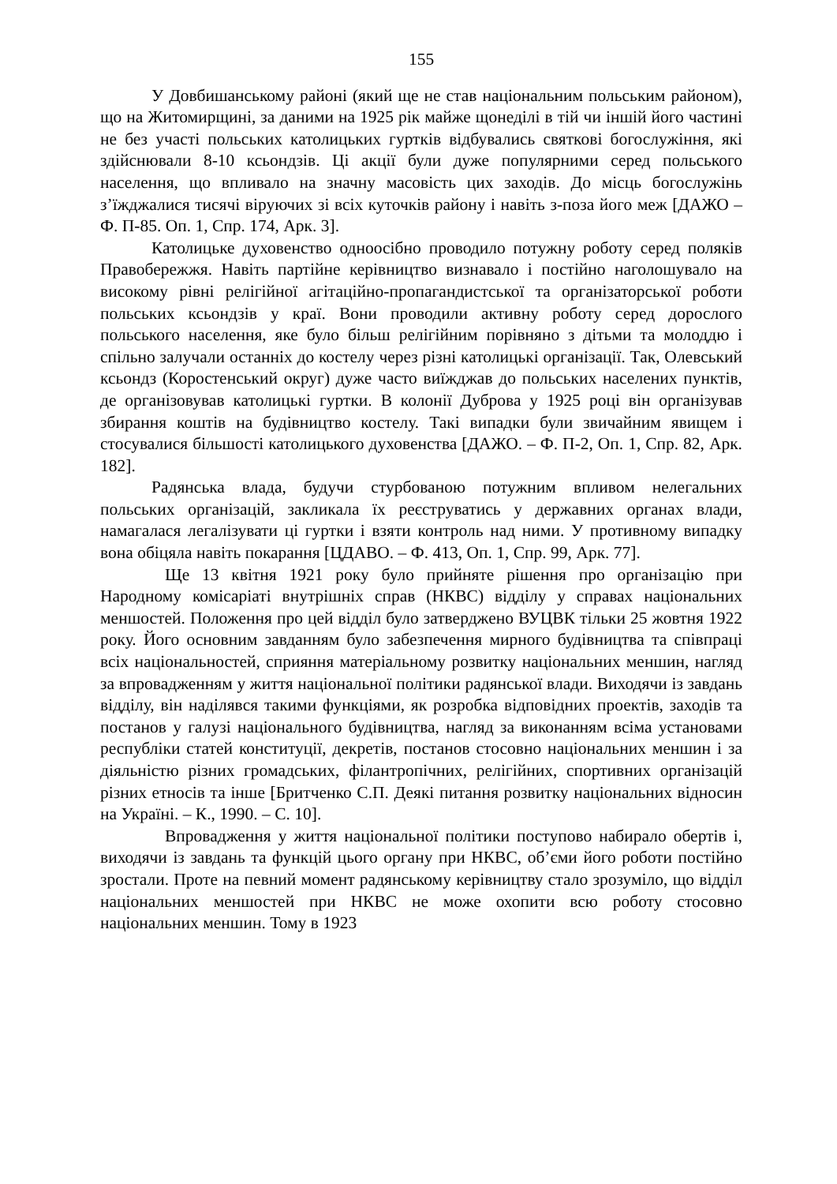155
У Довбишанському районі (який ще не став національним польським районом), що на Житомирщині, за даними на 1925 рік майже щонеділі в тій чи іншій його частині не без участі польських католицьких гуртків відбувались святкові богослужіння, які здійснювали 8-10 ксьондзів. Ці акції були дуже популярними серед польського населення, що впливало на значну масовість цих заходів. До місць богослужінь з’їжджалися тисячі віруючих зі всіх куточків району і навіть з-поза його меж [ДАЖО – Ф. П-85. Оп. 1, Спр. 174, Арк. 3].
Католицьке духовенство одноосібно проводило потужну роботу серед поляків Правобережжя. Навіть партійне керівництво визнавало і постійно наголошувало на високому рівні релігійної агітаційно-пропагандистської та організаторської роботи польських ксьондзів у краї. Вони проводили активну роботу серед дорослого польського населення, яке було більш релігійним порівняно з дітьми та молоддю і спільно залучали останніх до костелу через різні католицькі організації. Так, Олевський ксьондз (Коростенський округ) дуже часто виїжджав до польських населених пунктів, де організовував католицькі гуртки. В колонії Дуброва у 1925 році він організував збирання коштів на будівництво костелу. Такі випадки були звичайним явищем і стосувалися більшості католицького духовенства [ДАЖО. – Ф. П-2, Оп. 1, Спр. 82, Арк. 182].
Радянська влада, будучи стурбованою потужним впливом нелегальних польських організацій, закликала їх реєструватись у державних органах влади, намагалася легалізувати ці гуртки і взяти контроль над ними. У противному випадку вона обіцяла навіть покарання [ЦДАВО. – Ф. 413, Оп. 1, Спр. 99, Арк. 77].
Ще 13 квітня 1921 року було прийняте рішення про організацію при Народному комісаріаті внутрішніх справ (НКВС) відділу у справах національних меншостей. Положення про цей відділ було затверджено ВУЦВК тільки 25 жовтня 1922 року. Його основним завданням було забезпечення мирного будівництва та співпраці всіх національностей, сприяння матеріальному розвитку національних меншин, нагляд за впровадженням у життя національної політики радянської влади. Виходячи із завдань відділу, він наділявся такими функціями, як розробка відповідних проектів, заходів та постанов у галузі національного будівництва, нагляд за виконанням всіма установами республіки статей конституції, декретів, постанов стосовно національних меншин і за діяльністю різних громадських, філантропічних, релігійних, спортивних організацій різних етносів та інше [Бритченко С.П. Деякі питання розвитку національних відносин на Україні. – К., 1990. – С. 10].
Впровадження у життя національної політики поступово набирало обертів і, виходячи із завдань та функцій цього органу при НКВС, об’єми його роботи постійно зростали. Проте на певний момент радянському керівництву стало зрозуміло, що відділ національних меншостей при НКВС не може охопити всю роботу стосовно національних меншин. Тому в 1923